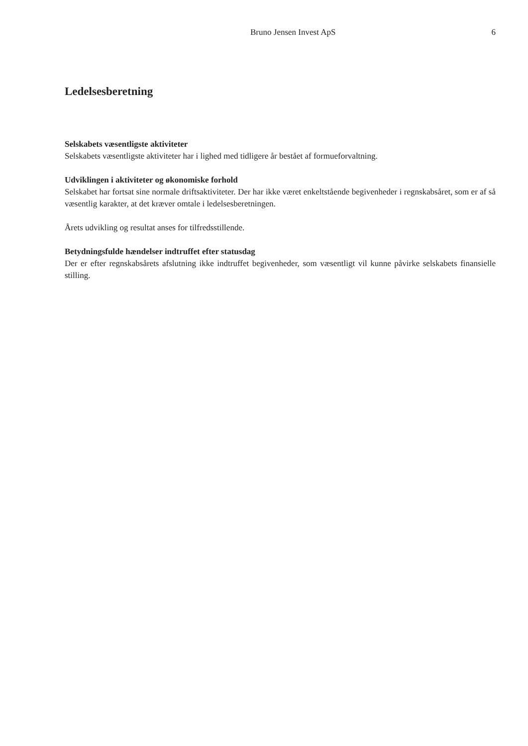Bruno Jensen Invest ApS 6
Ledelsesberetning
Selskabets væsentligste aktiviteter
Selskabets væsentligste aktiviteter har i lighed med tidligere år bestået af formueforvaltning.
Udviklingen i aktiviteter og økonomiske forhold
Selskabet har fortsat sine normale driftsaktiviteter. Der har ikke været enkeltstående begivenheder i regnskabsåret, som er af så væsentlig karakter, at det kræver omtale i ledelsesberetningen.
Årets udvikling og resultat anses for tilfredsstillende.
Betydningsfulde hændelser indtruffet efter statusdag
Der er efter regnskabsårets afslutning ikke indtruffet begivenheder, som væsentligt vil kunne påvirke selskabets finansielle stilling.